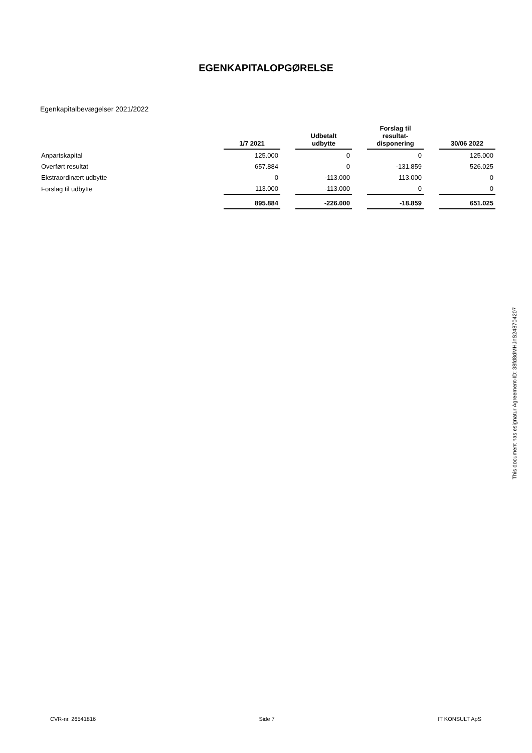EGENKAPITALOPGØRELSE
Egenkapitalbevægelser 2021/2022
| | 1/7 2021 | | Udbetalt udbytte | | Forslag til resultat- disponering | | 30/06 2022 |
| --- | --- | --- | --- | --- | --- | --- | --- |
| Anpartskapital | 125.000 | | 0 | | 0 | | 125.000 |
| Overført resultat | 657.884 | | 0 | | -131.859 | | 526.025 |
| Ekstraordinært udbytte | 0 | | -113.000 | | 113.000 | | 0 |
| Forslag til udbytte | 113.000 | | -113.000 | | 0 | | 0 |
| | 895.884 | | -226.000 | | -18.859 | | 651.025 |
This document has esignatur Agreement-ID: 38fd8dMHJnS248704207
CVR-nr. 26541816 Side 7 IT KONSULT ApS